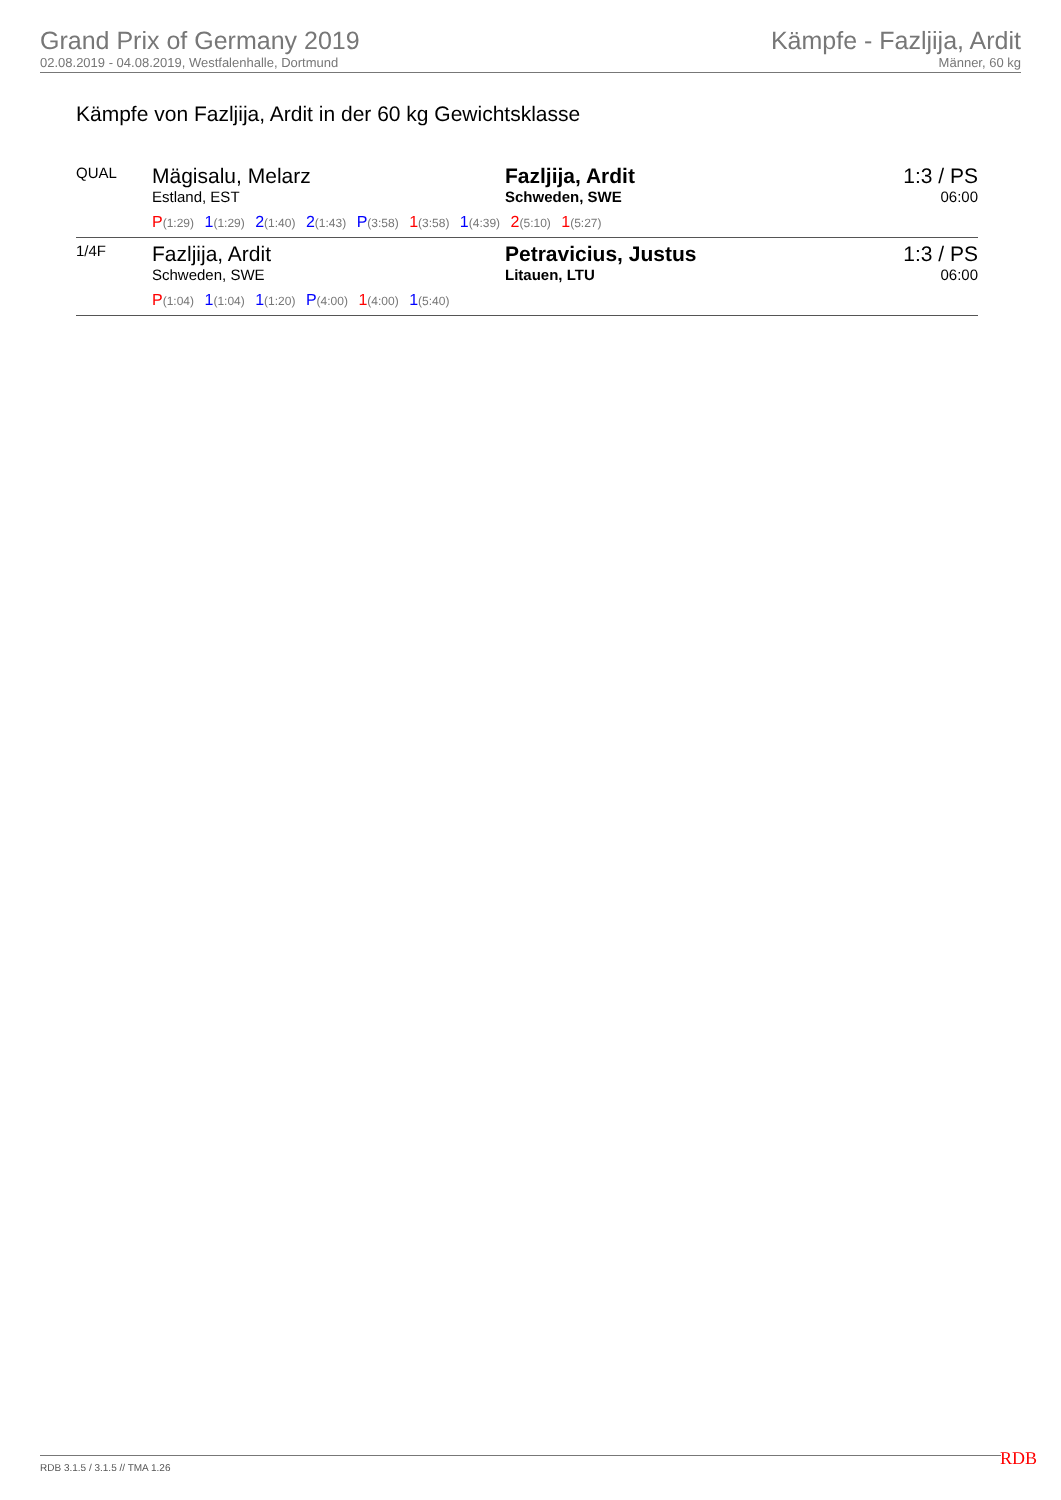Grand Prix of Germany 2019
02.08.2019 - 04.08.2019, Westfalenhalle, Dortmund
Kämpfe - Fazljija, Ardit
Männer, 60 kg
Kämpfe von Fazljija, Ardit in der 60 kg Gewichtsklasse
| QUAL | Mägisalu, Melarz Estland, EST | Fazljija, Ardit Schweden, SWE | 1:3 / PS 06:00 |
| | P (1:29) 1 (1:29) 2 (1:40) 2 (1:43) P (3:58) 1 (3:58) 1 (4:39) 2 (5:10) 1 (5:27) | | |
| 1/4F | Fazljija, Ardit Schweden, SWE | Petravicius, Justus Litauen, LTU | 1:3 / PS 06:00 |
| | P (1:04) 1 (1:04) 1 (1:20) P (4:00) 1 (4:00) 1 (5:40) | | |
RDB 3.1.5 / 3.1.5 // TMA 1.26 RDB